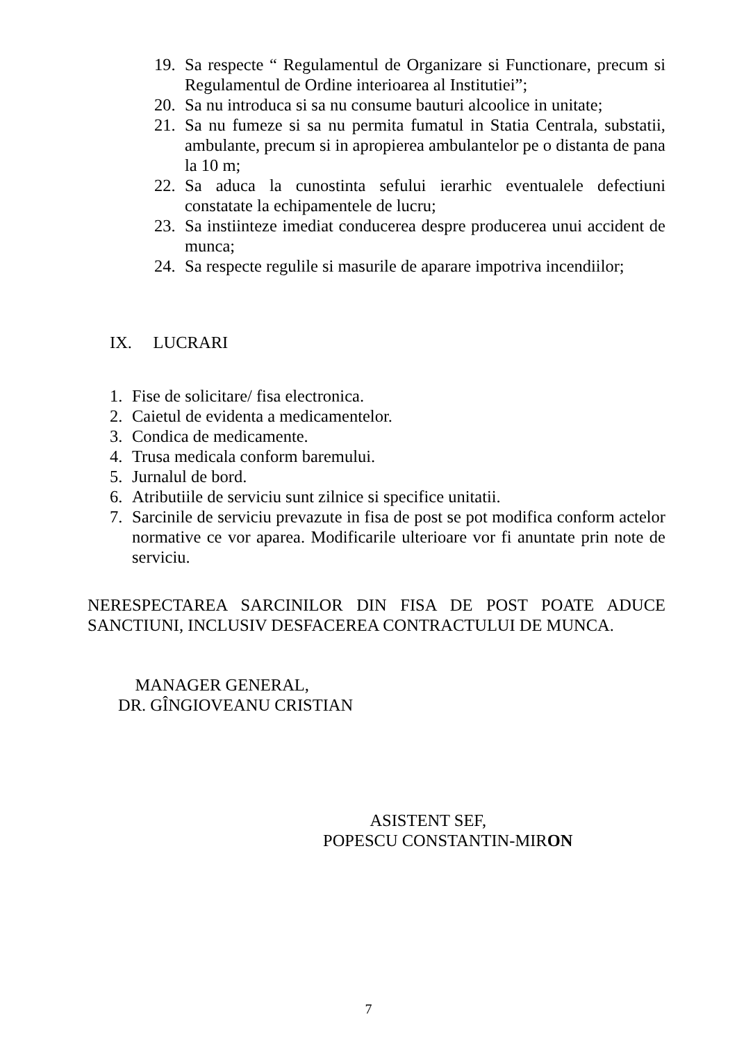19. Sa respecte “ Regulamentul de Organizare si Functionare, precum si Regulamentul de Ordine interioarea al Institutiei”;
20. Sa nu introduca si sa nu consume bauturi alcoolice in unitate;
21. Sa nu fumeze si sa nu permita fumatul in Statia Centrala, substatii, ambulante, precum si in apropierea ambulantelor pe o distanta de pana la 10 m;
22. Sa aduca la cunostinta sefului ierarhic eventualele defectiuni constatate la echipamentele de lucru;
23. Sa instiinteze imediat conducerea despre producerea unui accident de munca;
24. Sa respecte regulile si masurile de aparare impotriva incendiilor;
IX. LUCRARI
1. Fise de solicitare/ fisa electronica.
2. Caietul de evidenta a medicamentelor.
3. Condica de medicamente.
4. Trusa medicala conform baremului.
5. Jurnalul de bord.
6. Atributiile de serviciu sunt zilnice si specifice unitatii.
7. Sarcinile de serviciu prevazute in fisa de post se pot modifica conform actelor normative ce vor aparea. Modificarile ulterioare vor fi anuntate prin note de serviciu.
NERESPECTAREA SARCINILOR DIN FISA DE POST POATE ADUCE SANCTIUNI, INCLUSIV DESFACEREA CONTRACTULUI DE MUNCA.
MANAGER GENERAL,
DR. GÎNGIOVEANU CRISTIAN
ASISTENT SEF,
POPESCU CONSTANTIN-MIRON
7